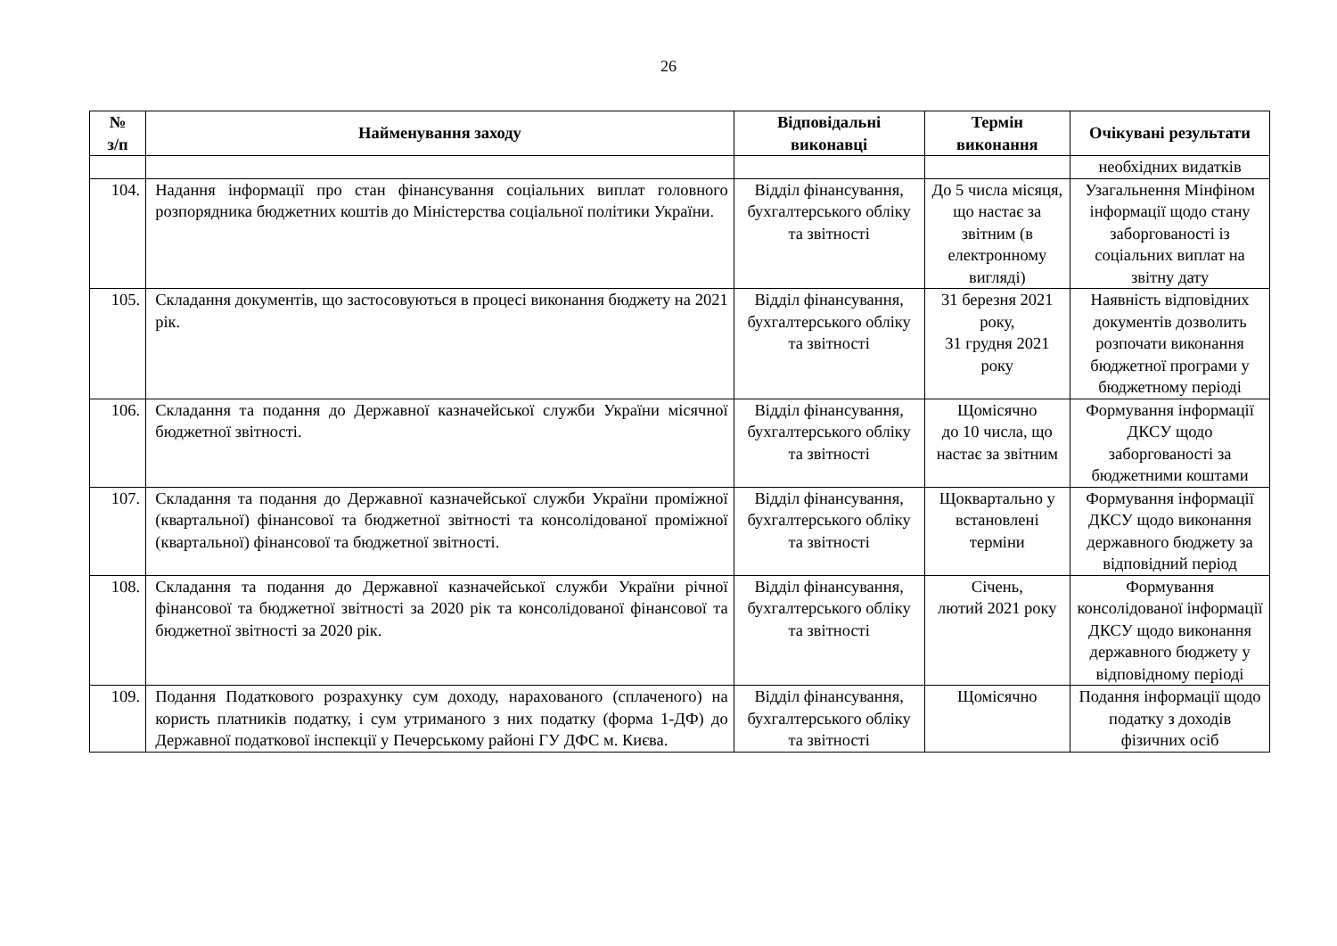26
| № з/п | Найменування заходу | Відповідальні виконавці | Термін виконання | Очікувані результати |
| --- | --- | --- | --- | --- |
| | | | | необхідних видатків |
| 104. | Надання інформації про стан фінансування соціальних виплат головного розпорядника бюджетних коштів до Міністерства соціальної політики України. | Відділ фінансування, бухгалтерського обліку та звітності | До 5 числа місяця, що настає за звітним (в електронному вигляді) | Узагальнення Мінфіном інформації щодо стану заборгованості із соціальних виплат на звітну дату |
| 105. | Складання документів, що застосовуються в процесі виконання бюджету на 2021 рік. | Відділ фінансування, бухгалтерського обліку та звітності | 31 березня 2021 року, 31 грудня 2021 року | Наявність відповідних документів дозволить розпочати виконання бюджетної програми у бюджетному періоді |
| 106. | Складання та подання до Державної казначейської служби України місячної бюджетної звітності. | Відділ фінансування, бухгалтерського обліку та звітності | Щомісячно до 10 числа, що настає за звітним | Формування інформації ДКСУ щодо заборгованості за бюджетними коштами |
| 107. | Складання та подання до Державної казначейської служби України проміжної (квартальної) фінансової та бюджетної звітності та консолідованої проміжної (квартальної) фінансової та бюджетної звітності. | Відділ фінансування, бухгалтерського обліку та звітності | Щоквартально у встановлені терміни | Формування інформації ДКСУ щодо виконання державного бюджету за відповідний період |
| 108. | Складання та подання до Державної казначейської служби України річної фінансової та бюджетної звітності за 2020 рік та консолідованої фінансової та бюджетної звітності за 2020 рік. | Відділ фінансування, бухгалтерського обліку та звітності | Січень, лютий 2021 року | Формування консолідованої інформації ДКСУ щодо виконання державного бюджету у відповідному періоді |
| 109. | Подання Податкового розрахунку сум доходу, нарахованого (сплаченого) на користь платників податку, і сум утриманого з них податку (форма 1-ДФ) до Державної податкової інспекції у Печерському районі ГУ ДФС м. Києва. | Відділ фінансування, бухгалтерського обліку та звітності | Щомісячно | Подання інформації щодо податку з доходів фізичних осіб |